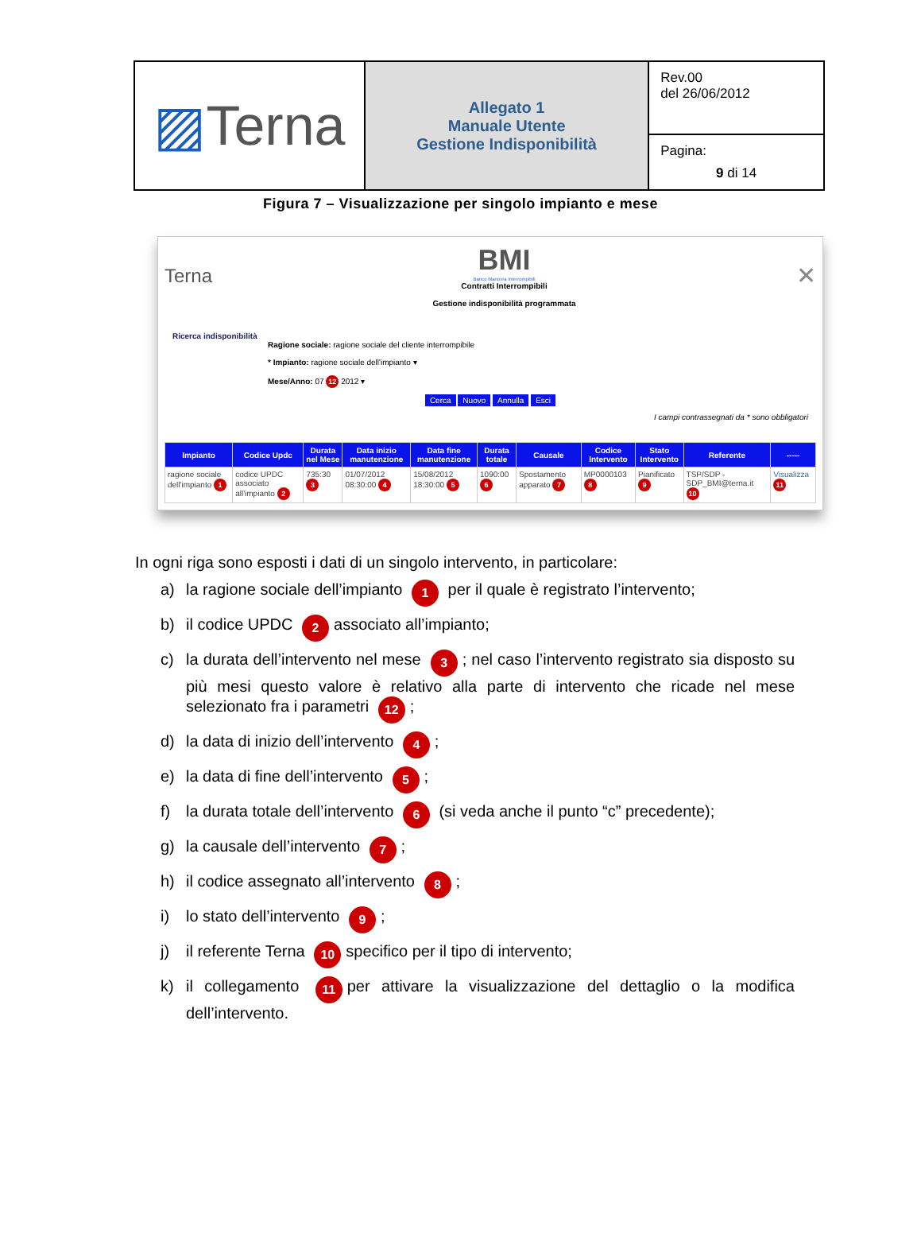| ▨ Terna | Allegato 1 Manuale Utente Gestione Indisponibilità | Rev.00 del 26/06/2012 |
| | | Pagina: 9 di 14 |
Figura 7 – Visualizzazione per singolo impianto e mese
Terna
BMI
Banco Manovra Interrompibili
Contratti Interrompibili
Gestione indisponibilità programmata
✕
Ricerca indisponibilità
Ragione sociale: ragione sociale del cliente interrompibile
* Impianto: ragione sociale dell'impianto ▾
Mese/Anno: 07 12 2012 ▾
Cerca Nuovo Annulla Esci
I campi contrassegnati da * sono obbligatori
| Impianto | Codice Updc | Durata nel Mese | Data inizio manutenzione | Data fine manutenzione | Durata totale | Causale | Codice Intervento | Stato Intervento | Referente | ----- |
| --- | --- | --- | --- | --- | --- | --- | --- | --- | --- | --- |
| ragione sociale dell'impianto 1 | codice UPDC associato all'impianto 2 | 735:30 3 | 01/07/2012 08:30:00 4 | 15/08/2012 18:30:00 5 | 1090:00 6 | Spostamento apparato 7 | MP0000103 8 | Pianificato 9 | TSP/SDP - SDP_BMI@terna.it 10 | Visualizza 11 |
In ogni riga sono esposti i dati di un singolo intervento, in particolare:
a) la ragione sociale dell’impianto 1 per il quale è registrato l’intervento;
b) il codice UPDC 2 associato all’impianto;
c) la durata dell’intervento nel mese 3; nel caso l’intervento registrato sia disposto su più mesi questo valore è relativo alla parte di intervento che ricade nel mese selezionato fra i parametri 12;
d) la data di inizio dell’intervento 4;
e) la data di fine dell’intervento 5;
f) la durata totale dell’intervento 6 (si veda anche il punto “c” precedente);
g) la causale dell’intervento 7;
h) il codice assegnato all’intervento 8;
i) lo stato dell’intervento 9;
j) il referente Terna 10 specifico per il tipo di intervento;
k) il collegamento 11 per attivare la visualizzazione del dettaglio o la modifica dell’intervento.